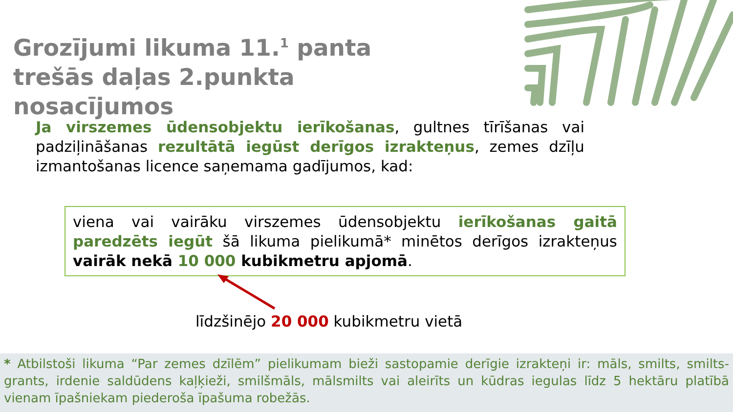Grozījumi likuma 11.<sup>1</sup> panta trešās daļas 2.punkta nosacījumos
Ja virszemes ūdensobjektu ierīkošanas, gultnes tīrīšanas vai padziļināšanas rezultātā iegūst derīgos izrakteņus, zemes dzīļu izmantošanas licence saņemama gadījumos, kad:
viena vai vairāku virszemes ūdensobjektu ierīkošanas gaitā paredzēts iegūt šā likuma pielikumā* minētos derīgos izrakteņus vairāk nekā 10 000 kubikmetru apjomā.
līdzšinējo 20 000 kubikmetru vietā
* Atbilstoši likuma “Par zemes dzīlēm” pielikumam bieži sastopamie derīgie izrakteņi ir: māls, smilts, smilts-grants, irdenie saldūdens kaļķieži, smilšmāls, mālsmilts vai aleirīts un kūdras iegulas līdz 5 hektāru platībā vienam īpašniekam piederoša īpašuma robežās.